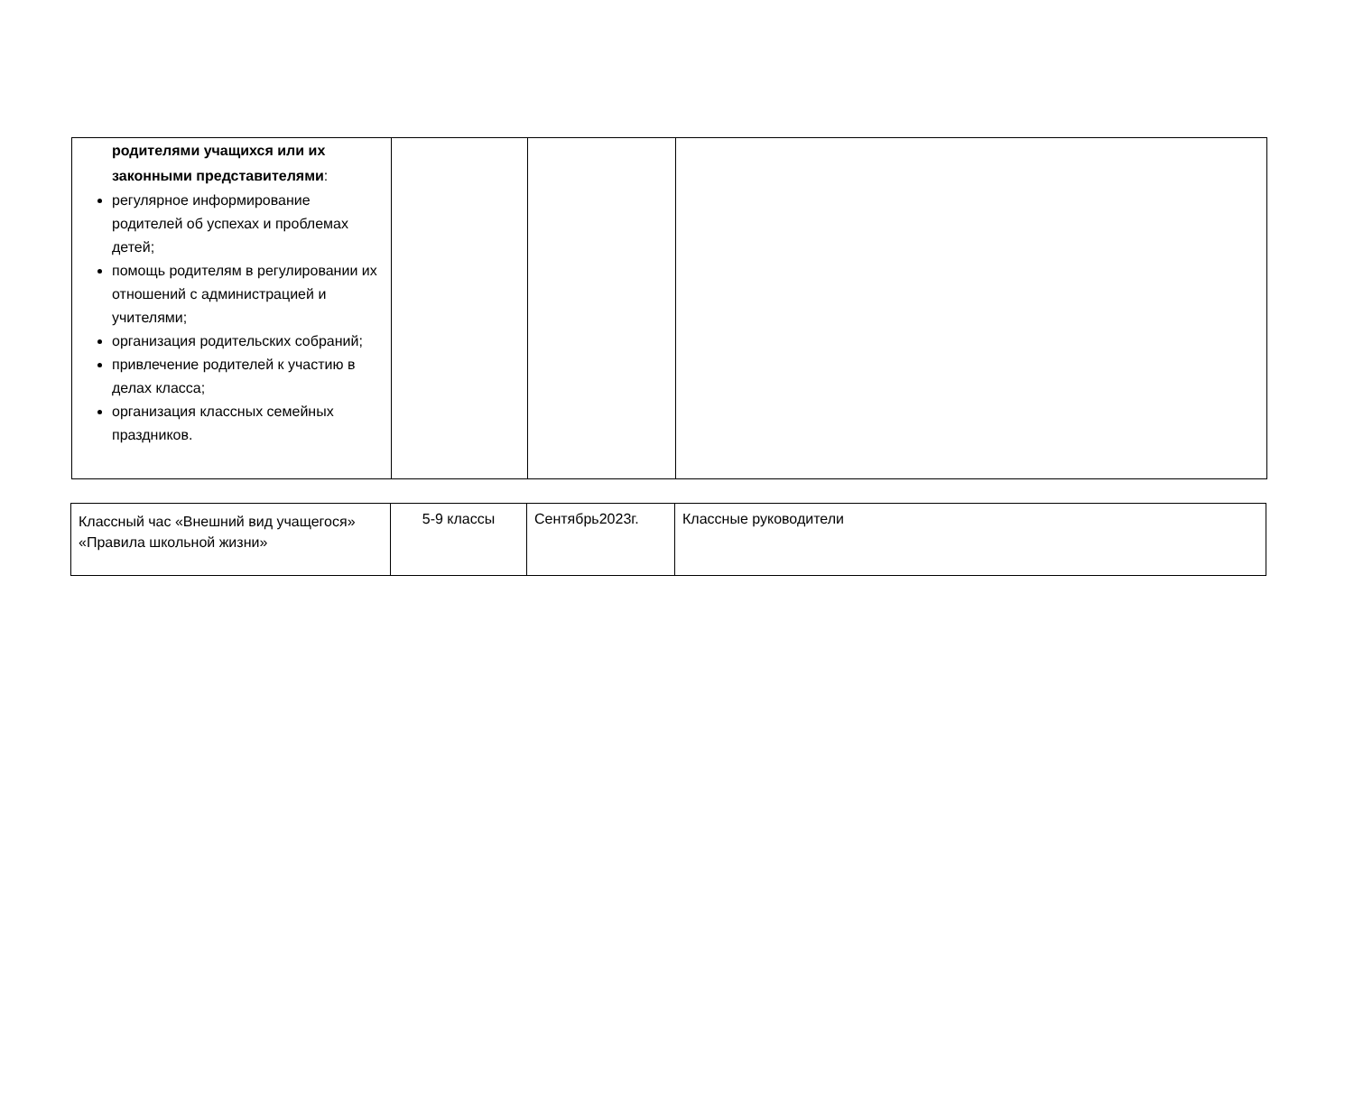| родителями учащихся или их законными представителями : регулярное информирование родителей об успехах и проблемах детей; помощь родителям в регулировании их отношений с администрацией и учителями; организация родительских собраний; привлечение родителей к участию в делах класса; организация классных семейных праздников. | | | |
| Классный час «Внешний вид учащегося» «Правила школьной жизни» | 5-9 классы | Сентябрь2023г. | Классные руководители |